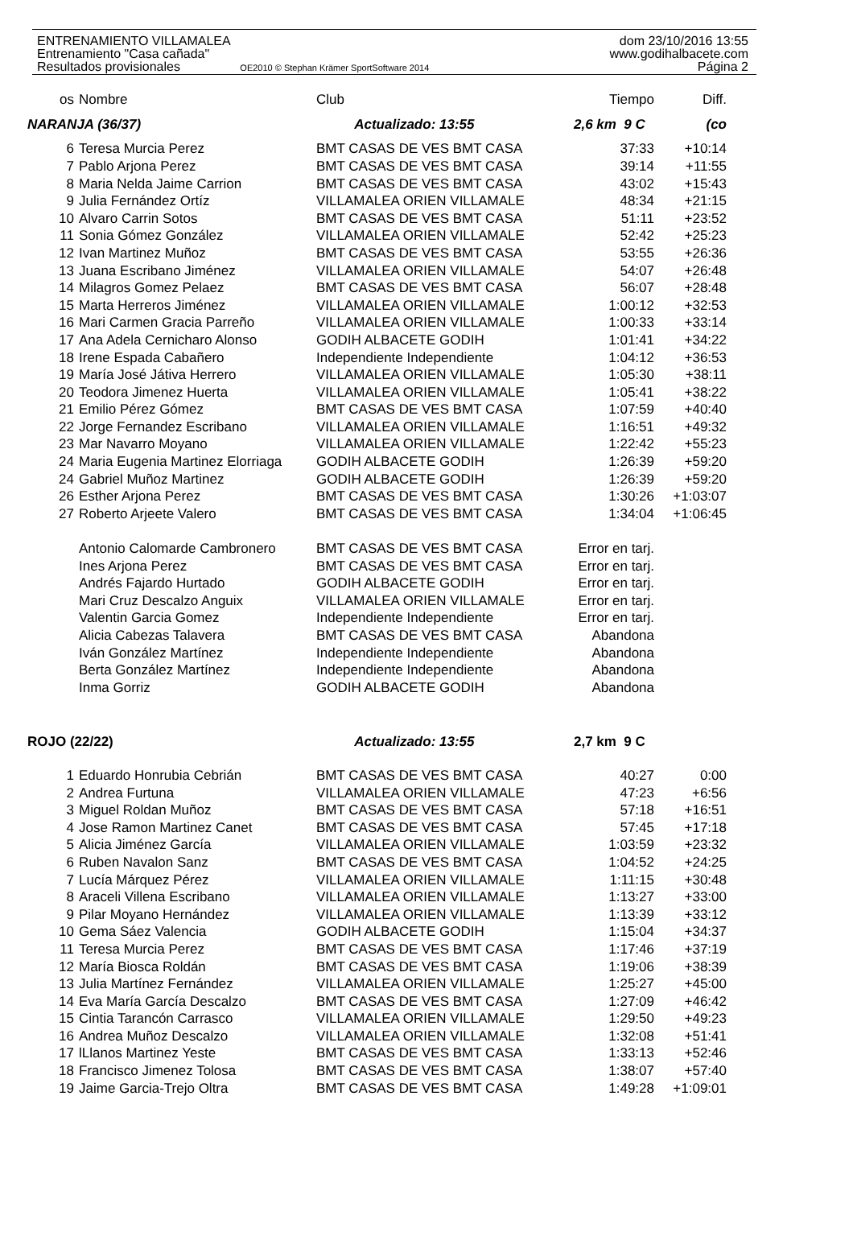ENTRENAMIENTO VILLAMALEA dom 23/10/2016 13:55
Entrenamiento "Casa cañada" www.godihalbacete.com
Resultados provisionales OE2010 © Stephan Krämer SportSoftware 2014 Página 2
| os | Nombre | Club | Tiempo | Diff. |
| --- | --- | --- | --- | --- |
| NARANJA (36/37) | | Actualizado: 13:55 | 2,6 km 9 C | (co |
| 6 | Teresa Murcia Perez | BMT CASAS DE VES BMT CASA | 37:33 | +10:14 |
| 7 | Pablo Arjona Perez | BMT CASAS DE VES BMT CASA | 39:14 | +11:55 |
| 8 | Maria Nelda Jaime Carrion | BMT CASAS DE VES BMT CASA | 43:02 | +15:43 |
| 9 | Julia Fernández Ortíz | VILLAMALEA ORIEN VILLAMALE | 48:34 | +21:15 |
| 10 | Alvaro Carrin Sotos | BMT CASAS DE VES BMT CASA | 51:11 | +23:52 |
| 11 | Sonia Gómez González | VILLAMALEA ORIEN VILLAMALE | 52:42 | +25:23 |
| 12 | Ivan Martinez Muñoz | BMT CASAS DE VES BMT CASA | 53:55 | +26:36 |
| 13 | Juana Escribano Jiménez | VILLAMALEA ORIEN VILLAMALE | 54:07 | +26:48 |
| 14 | Milagros Gomez Pelaez | BMT CASAS DE VES BMT CASA | 56:07 | +28:48 |
| 15 | Marta Herreros Jiménez | VILLAMALEA ORIEN VILLAMALE | 1:00:12 | +32:53 |
| 16 | Mari Carmen Gracia Parreño | VILLAMALEA ORIEN VILLAMALE | 1:00:33 | +33:14 |
| 17 | Ana Adela Cernicharo Alonso | GODIH ALBACETE GODIH | 1:01:41 | +34:22 |
| 18 | Irene Espada Cabañero | Independiente Independiente | 1:04:12 | +36:53 |
| 19 | María José Játiva Herrero | VILLAMALEA ORIEN VILLAMALE | 1:05:30 | +38:11 |
| 20 | Teodora Jimenez Huerta | VILLAMALEA ORIEN VILLAMALE | 1:05:41 | +38:22 |
| 21 | Emilio Pérez Gómez | BMT CASAS DE VES BMT CASA | 1:07:59 | +40:40 |
| 22 | Jorge Fernandez Escribano | VILLAMALEA ORIEN VILLAMALE | 1:16:51 | +49:32 |
| 23 | Mar Navarro Moyano | VILLAMALEA ORIEN VILLAMALE | 1:22:42 | +55:23 |
| 24 | Maria Eugenia Martinez Elorriaga | GODIH ALBACETE GODIH | 1:26:39 | +59:20 |
| 24 | Gabriel Muñoz Martinez | GODIH ALBACETE GODIH | 1:26:39 | +59:20 |
| 26 | Esther Arjona Perez | BMT CASAS DE VES BMT CASA | 1:30:26 | +1:03:07 |
| 27 | Roberto Arjeete Valero | BMT CASAS DE VES BMT CASA | 1:34:04 | +1:06:45 |
| | Antonio Calomarde Cambronero | BMT CASAS DE VES BMT CASA | Error en tarj. | |
| | Ines Arjona Perez | BMT CASAS DE VES BMT CASA | Error en tarj. | |
| | Andrés Fajardo Hurtado | GODIH ALBACETE GODIH | Error en tarj. | |
| | Mari Cruz Descalzo Anguix | VILLAMALEA ORIEN VILLAMALE | Error en tarj. | |
| | Valentin Garcia Gomez | Independiente Independiente | Error en tarj. | |
| | Alicia Cabezas Talavera | BMT CASAS DE VES BMT CASA | Abandona | |
| | Iván González Martínez | Independiente Independiente | Abandona | |
| | Berta González Martínez | Independiente Independiente | Abandona | |
| | Inma Gorriz | GODIH ALBACETE GODIH | Abandona | |
| ROJO (22/22) | | Actualizado: 13:55 | 2,7 km 9 C | |
| 1 | Eduardo Honrubia Cebrián | BMT CASAS DE VES BMT CASA | 40:27 | 0:00 |
| 2 | Andrea Furtuna | VILLAMALEA ORIEN VILLAMALE | 47:23 | +6:56 |
| 3 | Miguel Roldan Muñoz | BMT CASAS DE VES BMT CASA | 57:18 | +16:51 |
| 4 | Jose Ramon Martinez Canet | BMT CASAS DE VES BMT CASA | 57:45 | +17:18 |
| 5 | Alicia Jiménez García | VILLAMALEA ORIEN VILLAMALE | 1:03:59 | +23:32 |
| 6 | Ruben Navalon Sanz | BMT CASAS DE VES BMT CASA | 1:04:52 | +24:25 |
| 7 | Lucía Márquez Pérez | VILLAMALEA ORIEN VILLAMALE | 1:11:15 | +30:48 |
| 8 | Araceli Villena Escribano | VILLAMALEA ORIEN VILLAMALE | 1:13:27 | +33:00 |
| 9 | Pilar Moyano Hernández | VILLAMALEA ORIEN VILLAMALE | 1:13:39 | +33:12 |
| 10 | Gema Sáez Valencia | GODIH ALBACETE GODIH | 1:15:04 | +34:37 |
| 11 | Teresa Murcia Perez | BMT CASAS DE VES BMT CASA | 1:17:46 | +37:19 |
| 12 | María Biosca Roldán | BMT CASAS DE VES BMT CASA | 1:19:06 | +38:39 |
| 13 | Julia Martínez Fernández | VILLAMALEA ORIEN VILLAMALE | 1:25:27 | +45:00 |
| 14 | Eva María García Descalzo | BMT CASAS DE VES BMT CASA | 1:27:09 | +46:42 |
| 15 | Cintia Tarancón Carrasco | VILLAMALEA ORIEN VILLAMALE | 1:29:50 | +49:23 |
| 16 | Andrea Muñoz Descalzo | VILLAMALEA ORIEN VILLAMALE | 1:32:08 | +51:41 |
| 17 | lLlanos Martinez Yeste | BMT CASAS DE VES BMT CASA | 1:33:13 | +52:46 |
| 18 | Francisco Jimenez Tolosa | BMT CASAS DE VES BMT CASA | 1:38:07 | +57:40 |
| 19 | Jaime Garcia-Trejo Oltra | BMT CASAS DE VES BMT CASA | 1:49:28 | +1:09:01 |